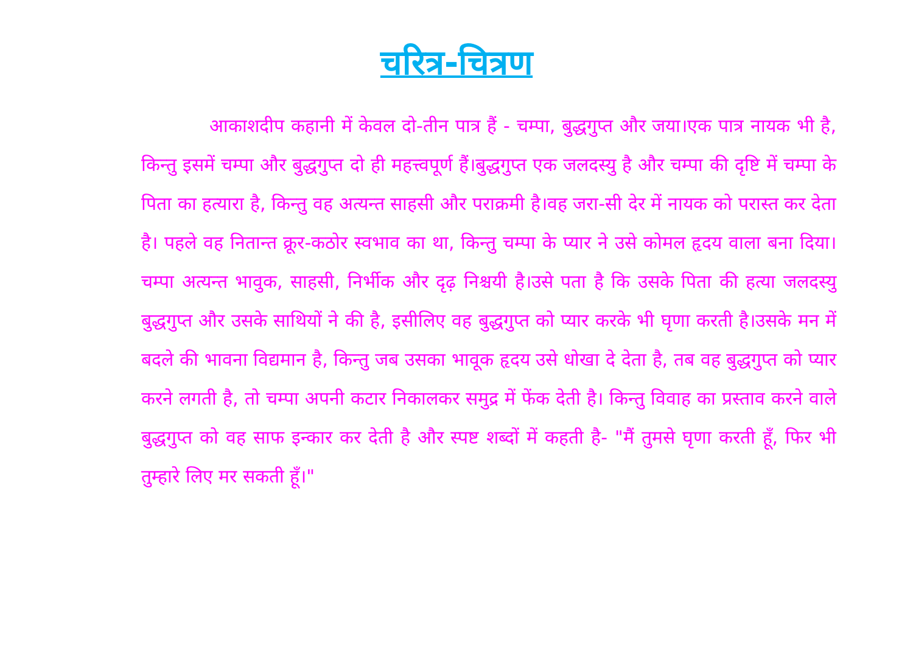चरित्र-चित्रण
आकाशदीप कहानी में केवल दो-तीन पात्र हैं - चम्पा, बुद्धगुप्त और जया।एक पात्र नायक भी है, किन्तु इसमें चम्पा और बुद्धगुप्त दो ही महत्त्वपूर्ण हैं।बुद्धगुप्त एक जलदस्यु है और चम्पा की दृष्टि में चम्पा के पिता का हत्यारा है, किन्तु वह अत्यन्त साहसी और पराक्रमी है।वह जरा-सी देर में नायक को परास्त कर देता है। पहले वह नितान्त क्रूर-कठोर स्वभाव का था, किन्तु चम्पा के प्यार ने उसे कोमल हृदय वाला बना दिया। चम्पा अत्यन्त भावुक, साहसी, निर्भीक और दृढ़ निश्चयी है।उसे पता है कि उसके पिता की हत्या जलदस्यु बुद्धगुप्त और उसके साथियों ने की है, इसीलिए वह बुद्धगुप्त को प्यार करके भी घृणा करती है।उसके मन में बदले की भावना विद्यमान है, किन्तु जब उसका भावूक हृदय उसे धोखा दे देता है, तब वह बुद्धगुप्त को प्यार करने लगती है, तो चम्पा अपनी कटार निकालकर समुद्र में फेंक देती है। किन्तु विवाह का प्रस्ताव करने वाले बुद्धगुप्त को वह साफ इन्कार कर देती है और स्पष्ट शब्दों में कहती है- "मैं तुमसे घृणा करती हूँ, फिर भी तुम्हारे लिए मर सकती हूँ।"